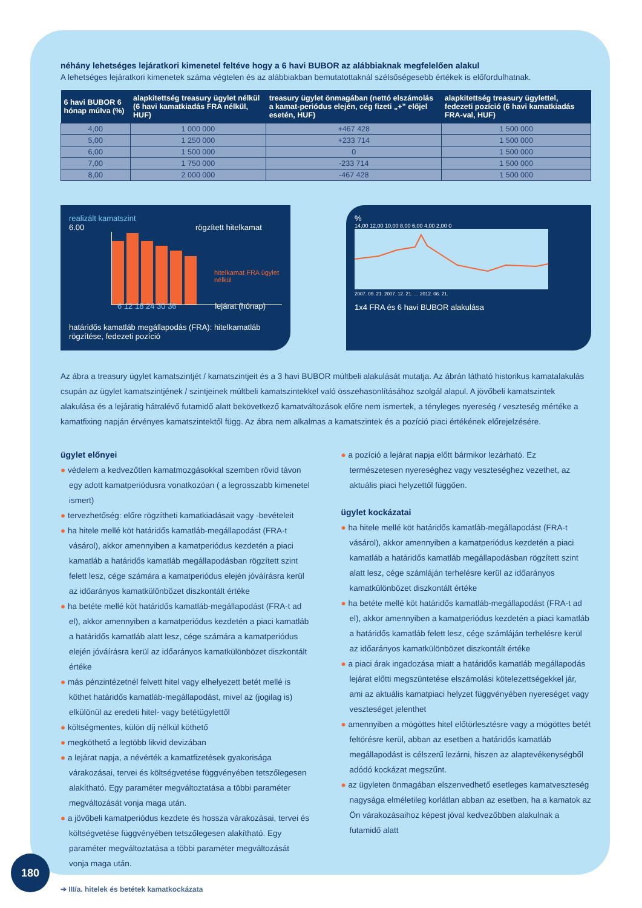néhány lehetséges lejáratkori kimenetel feltéve hogy a 6 havi BUBOR az alábbiaknak megfelelően alakul
A lehetséges lejáratkori kimenetek száma végtelen és az alábbiakban bemutatottaknál szélsőségesebb értékek is előfordulhatnak.
| 6 havi BUBOR 6 hónap múlva (%) | alapkitettség treasury ügylet nélkül (6 havi kamatkiadás FRA nélkül, HUF) | treasury ügylet önmagában (nettó elszámolás a kamat-periódus elején, cég fizeti „+” előjel esetén, HUF) | alapkitettség treasury ügylettel, fedezeti pozíció (6 havi kamatkiadás FRA-val, HUF) |
| --- | --- | --- | --- |
| 4,00 | 1 000 000 | +467 428 | 1 500 000 |
| 5,00 | 1 250 000 | +233 714 | 1 500 000 |
| 6,00 | 1 500 000 | 0 | 1 500 000 |
| 7,00 | 1 750 000 | -233 714 | 1 500 000 |
| 8,00 | 2 000 000 | -467 428 | 1 500 000 |
realizált kamatszint
6.00 rögzített hitelkamat
hitelkamat FRA ügylet nélkül
6 12 18 24 30 36 lejárat (hónap)
határidős kamatláb megállapodás (FRA): hitelkamatláb rögzítése, fedezeti pozíció
%
14,00 12,00 10,00 8,00 6,00 4,00 2,00 0
2007. 09. 21. 2007. 12. 21. … 2012. 06. 21.
1x4 FRA és 6 havi BUBOR alakulása
Az ábra a treasury ügylet kamatszintjét / kamatszintjeit és a 3 havi BUBOR múltbeli alakulását mutatja. Az ábrán látható historikus kamatalakulás csupán az ügylet kamatszintjének / szintjeinek múltbeli kamatszintekkel való összehasonlításához szolgál alapul. A jövőbeli kamatszintek alakulása és a lejáratig hátralévő futamidő alatt bekövetkező kamatváltozások előre nem ismertek, a tényleges nyereség / veszteség mértéke a kamatfixing napján érvényes kamatszintektől függ. Az ábra nem alkalmas a kamatszintek és a pozíció piaci értékének előrejelzésére.
ügylet előnyei
● védelem a kedvezőtlen kamatmozgásokkal szemben rövid távon egy adott kamatperiódusra vonatkozóan ( a legrosszabb kimenetel ismert)
● tervezhetőség: előre rögzítheti kamatkiadásait vagy -bevételeit
● ha hitele mellé köt határidős kamatláb-megállapodást (FRA-t vásárol), akkor amennyiben a kamatperiódus kezdetén a piaci kamatláb a határidős kamatláb megállapodásban rögzített szint felett lesz, cége számára a kamatperiódus elején jóváírásra kerül az időarányos kamatkülönbözet diszkontált értéke
● ha betéte mellé köt határidős kamatláb-megállapodást (FRA-t ad el), akkor amennyiben a kamatperiódus kezdetén a piaci kamatláb a határidős kamatláb alatt lesz, cége számára a kamatperiódus elején jóváírásra kerül az időarányos kamatkülönbözet diszkontált értéke
● más pénzintézetnél felvett hitel vagy elhelyezett betét mellé is köthet határidős kamatláb-megállapodást, mivel az (jogilag is) elkülönül az eredeti hitel- vagy betétügylettől
● költségmentes, külön díj nélkül köthető
● megköthető a legtöbb likvid devizában
● a lejárat napja, a névérték a kamatfizetések gyakorisága várakozásai, tervei és költségvetése függvényében tetszőlegesen alakítható. Egy paraméter megváltoztatása a többi paraméter megváltozását vonja maga után.
● a jövőbeli kamatperiódus kezdete és hossza várakozásai, tervei és költségvetése függvényében tetszőlegesen alakítható. Egy paraméter megváltoztatása a többi paraméter megváltozását vonja maga után.
● a pozíció a lejárat napja előtt bármikor lezárható. Ez természetesen nyereséghez vagy veszteséghez vezethet, az aktuális piaci helyzettől függően.
ügylet kockázatai
● ha hitele mellé köt határidős kamatláb-megállapodást (FRA-t vásárol), akkor amennyiben a kamatperiódus kezdetén a piaci kamatláb a határidős kamatláb megállapodásban rögzített szint alatt lesz, cége számláján terhelésre kerül az időarányos kamatkülönbözet diszkontált értéke
● ha betéte mellé köt határidős kamatláb-megállapodást (FRA-t ad el), akkor amennyiben a kamatperiódus kezdetén a piaci kamatláb a határidős kamatláb felett lesz, cége számláján terhelésre kerül az időarányos kamatkülönbözet diszkontált értéke
● a piaci árak ingadozása miatt a határidős kamatláb megállapodás lejárat előtti megszüntetése elszámolási kötelezettségekkel jár, ami az aktuális kamatpiaci helyzet függvényében nyereséget vagy veszteséget jelenthet
● amennyiben a mögöttes hitel előtörlesztésre vagy a mögöttes betét feltörésre kerül, abban az esetben a határidős kamatláb megállapodást is célszerű lezárni, hiszen az alaptevékenységből adódó kockázat megszűnt.
● az ügyleten önmagában elszenvedhető esetleges kamatveszteség nagysága elméletileg korlátlan abban az esetben, ha a kamatok az Ön várakozásaihoz képest jóval kedvezőbben alakulnak a futamidő alatt
180
➔ III/a. hitelek és betétek kamatkockázata